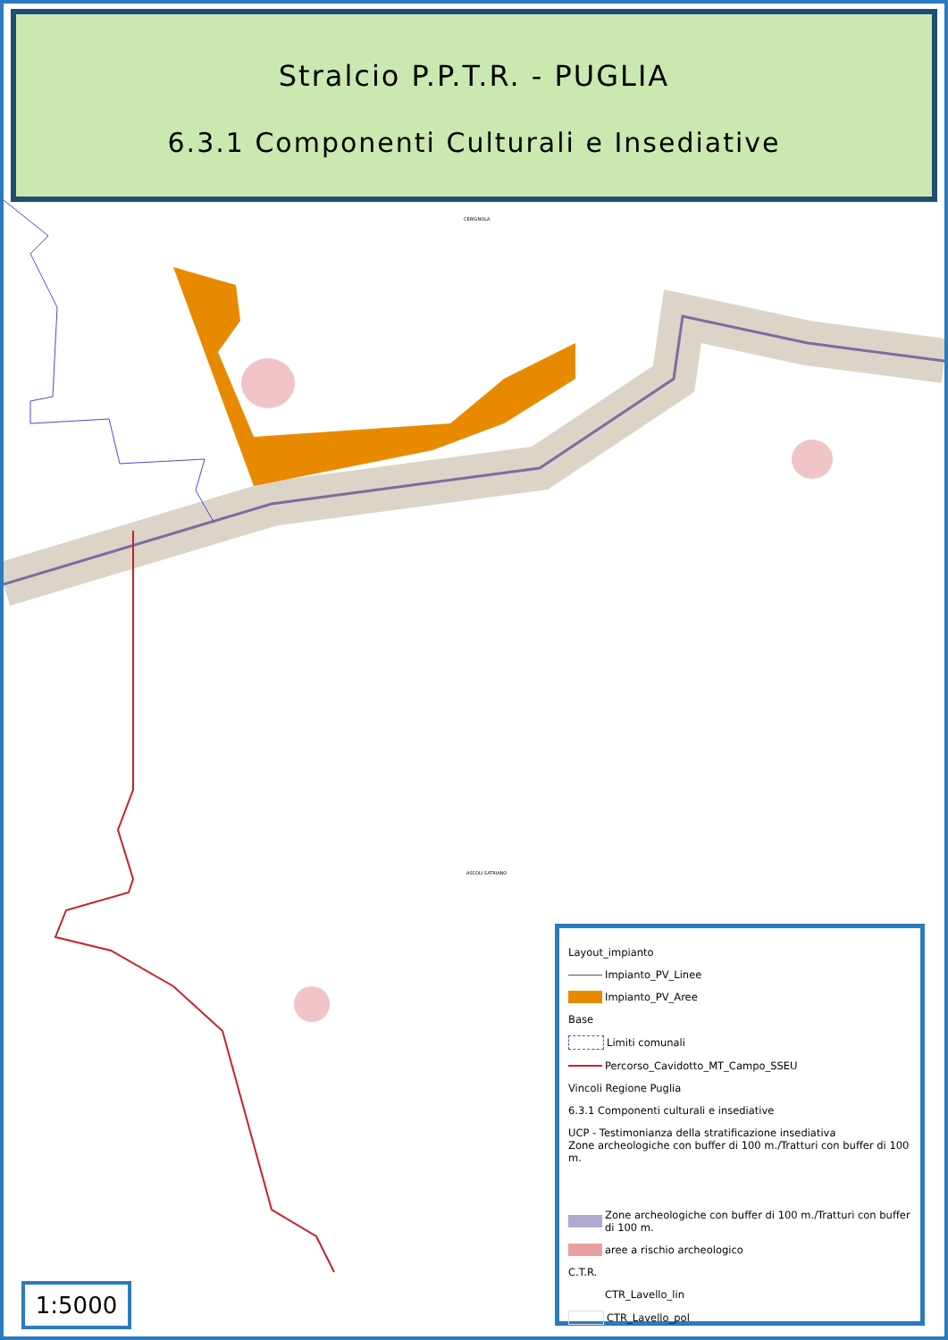Stralcio P.P.T.R. - PUGLIA
6.3.1 Componenti Culturali e Insediative
CERIGNOLA
ASCOLI SATRIANO
Layout_impianto
Impianto_PV_Linee
Impianto_PV_Aree
Base
Limiti comunali
Percorso_Cavidotto_MT_Campo_SSEU
Vincoli Regione Puglia
6.3.1 Componenti culturali e insediative
UCP - Testimonianza della stratificazione insediativa
Zone archeologiche con buffer di 100 m./Tratturi con buffer di 100 m.
Zone archeologiche con buffer di 100 m./Tratturi con buffer di 100 m.
aree a rischio archeologico
C.T.R.
CTR_Lavello_lin
CTR_Lavello_pol
1:5000